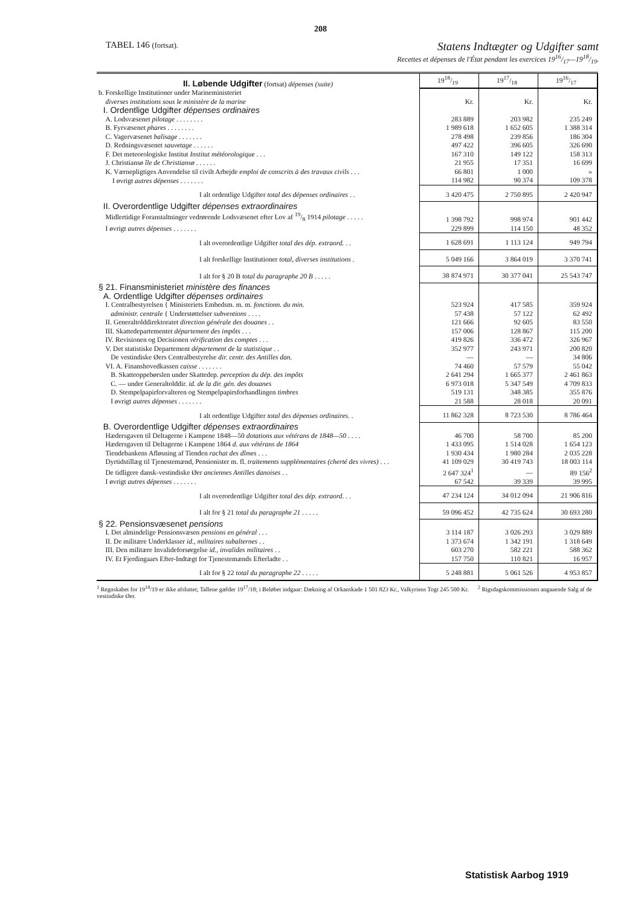208
TABEL 146 (fortsat). Statens Indtægter og Udgifter samt
Recettes et dépenses de l'État pendant les exercices 1916/17—1918/19.
| II. Løbende Udgifter (fortsat) dépenses (suite) | 1918/19 | 1917/18 | 1916/17 |
| b. Forskellige Institutioner under Marineministeriet diverses institutions sous le ministère de la marine | Kr. | Kr. | Kr. |
| I. Ordentlige Udgifter dépenses ordinaires | | | |
| A. Lodsvæsenet pilotage . . . . . . . . | 283 889 | 203 982 | 235 249 |
| B. Fyrvæsenet phares . . . . . . . . | 1 989 618 | 1 652 605 | 1 388 314 |
| C. Vagervæsenet balisage . . . . . . . | 278 498 | 239 856 | 186 304 |
| D. Redningsvæsenet sauvetage . . . . . . | 497 422 | 396 605 | 326 690 |
| F. Det meteorologiske Institut Institut météorologique . . . | 167 310 | 149 122 | 158 313 |
| J. Christiansø île de Christiansø . . . . . . | 21 955 | 17 351 | 16 699 |
| K. Værnepligtiges Anvendelse til civilt Arbejde emploi de conscrits à des travaux civils . . . | 66 801 | 1 000 | » |
| I øvrigt autres dépenses . . . . . . . | 114 982 | 90 374 | 109 378 |
| I alt ordentlige Udgifter total des dépenses ordinaires . . | 3 420 475 | 2 750 895 | 2 420 947 |
| II. Overordentlige Udgifter dépenses extraordinaires | | | |
| Midlertidige Foranstaltninger vedrørende Lodsvæsenet efter Lov af 19/8 1914 pilotage . . . . . | 1 398 792 | 998 974 | 901 442 |
| I øvrigt autres dépenses . . . . . . . | 229 899 | 114 150 | 48 352 |
| I alt overordentlige Udgifter total des dép. extraord. . . | 1 628 691 | 1 113 124 | 949 794 |
| I alt forskellige Institutioner total, diverses institutions . | 5 049 166 | 3 864 019 | 3 370 741 |
| I alt for § 20 B total du paragraphe 20 B . . . . . | 38 874 971 | 30 377 041 | 25 543 747 |
| § 21. Finansministeriet ministère des finances | | | |
| A. Ordentlige Udgifter dépenses ordinaires | | | |
| I. Centralbestyrelsen { Ministeriets Embedsm. m. m. fonctionn. du min. | 523 924 | 417 585 | 359 924 |
| administr. centrale { Understøttelser subventions . . . . | 57 438 | 57 122 | 62 492 |
| II. Generaltolddirektoratet direction générale des douanes . . | 121 666 | 92 605 | 83 550 |
| III. Skattedepartementet département des impôts . . . | 157 006 | 128 867 | 115 200 |
| IV. Revisionen og Decisionen vérification des comptes . . . | 419 826 | 336 472 | 326 967 |
| V. Det statistiske Departement département de la statistique . . | 352 977 | 243 971 | 200 820 |
| De vestindiske Øers Centralbestyrelse dir. centr. des Antilles dan. | — | — | 34 806 |
| VI. A. Finanshovedkassen caisse . . . . . . . | 74 460 | 57 579 | 55 042 |
| B. Skatteoppebørslen under Skattedep. perception du dép. des impôts | 2 641 294 | 1 665 377 | 2 461 863 |
| C. — under Generaltolddir. id. de la dir. gén. des douanes | 6 973 018 | 5 347 549 | 4 709 833 |
| D. Stempelpapirforvalteren og Stempelpapirsforhandlingen timbres | 519 131 | 348 385 | 355 876 |
| I øvrigt autres dépenses . . . . . . . | 21 588 | 28 018 | 20 091 |
| I alt ordentlige Udgifter total des dépenses ordinaires. . | 11 862 328 | 8 723 530 | 8 786 464 |
| B. Overordentlige Udgifter dépenses extraordinaires | | | |
| Hædersgaven til Deltagerne i Kampene 1848—50 dotations aux vétérans de 1848—50 . . . . | 46 700 | 58 700 | 85 200 |
| Hædersgaven til Deltagerne i Kampene 1864 d. aux vétérans de 1864 | 1 433 095 | 1 514 028 | 1 654 123 |
| Tiendebankens Afløsning af Tienden rachat des dîmes . . . | 1 930 434 | 1 980 284 | 2 035 228 |
| Dyrtidstillæg til Tjenestemænd, Pensionister m. fl. traitements supplémentaires (cherté des vivres) . . . | 41 109 029 | 30 419 743 | 18 003 114 |
| De tidligere dansk-vestindiske Øer anciennes Antilles danoises . . | 2 647 324<sup>1</sup> | — | 89 156<sup>2</sup> |
| I øvrigt autres dépenses . . . . . . . | 67 542 | 39 339 | 39 995 |
| I alt overordentlige Udgifter total des dép. extraord. . . | 47 234 124 | 34 012 094 | 21 906 816 |
| I alt for § 21 total du paragraphe 21 . . . . . | 59 096 452 | 42 735 624 | 30 693 280 |
| § 22. Pensionsvæsenet pensions | | | |
| I. Det almindelige Pensionsvæsen pensions en général . . . | 3 114 187 | 3 026 293 | 3 029 889 |
| II. De militære Underklasser id., militaires subalternes . . | 1 373 674 | 1 342 191 | 1 318 649 |
| III. Den militære Invalideforsørgelse id., invalides militaires . . | 603 270 | 582 221 | 588 362 |
| IV. Et Fjerdingaars Efter-Indtægt for Tjenestemænds Efterladte . . | 157 750 | 110 821 | 16 957 |
| I alt for § 22 total du paragraphe 22 . . . . . | 5 248 881 | 5 061 526 | 4 953 857 |
<sup>1</sup> Regnskabet for 19<sup>18</sup>/19 er ikke afsluttet; Tallene gælder 19<sup>17</sup>/18; i Beløbet indgaar: Dækning af Orkanskade 1 501 823 Kr., Valkyriens Togt 245 500 Kr. <sup>2</sup> Rigsdagskommissionen angaaende Salg af de vestindiske Øer.
Statistisk Aarbog 1919